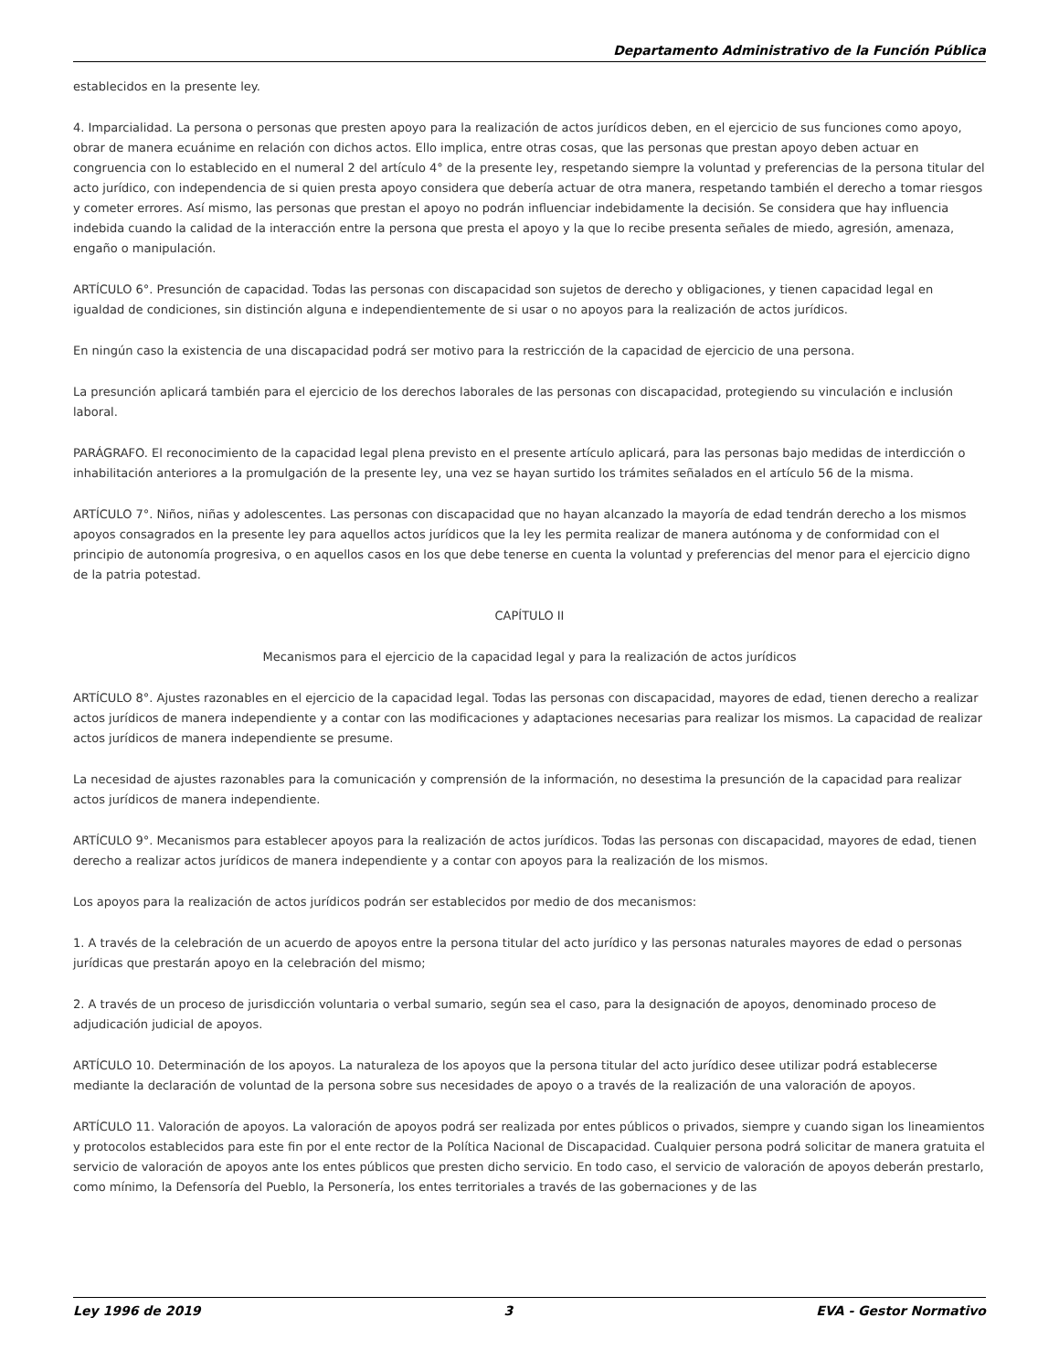Departamento Administrativo de la Función Pública
establecidos en la presente ley.
4. Imparcialidad. La persona o personas que presten apoyo para la realización de actos jurídicos deben, en el ejercicio de sus funciones como apoyo, obrar de manera ecuánime en relación con dichos actos. Ello implica, entre otras cosas, que las personas que prestan apoyo deben actuar en congruencia con lo establecido en el numeral 2 del artículo 4° de la presente ley, respetando siempre la voluntad y preferencias de la persona titular del acto jurídico, con independencia de si quien presta apoyo considera que debería actuar de otra manera, respetando también el derecho a tomar riesgos y cometer errores. Así mismo, las personas que prestan el apoyo no podrán influenciar indebidamente la decisión. Se considera que hay influencia indebida cuando la calidad de la interacción entre la persona que presta el apoyo y la que lo recibe presenta señales de miedo, agresión, amenaza, engaño o manipulación.
ARTÍCULO 6°. Presunción de capacidad. Todas las personas con discapacidad son sujetos de derecho y obligaciones, y tienen capacidad legal en igualdad de condiciones, sin distinción alguna e independientemente de si usar o no apoyos para la realización de actos jurídicos.
En ningún caso la existencia de una discapacidad podrá ser motivo para la restricción de la capacidad de ejercicio de una persona.
La presunción aplicará también para el ejercicio de los derechos laborales de las personas con discapacidad, protegiendo su vinculación e inclusión laboral.
PARÁGRAFO. El reconocimiento de la capacidad legal plena previsto en el presente artículo aplicará, para las personas bajo medidas de interdicción o inhabilitación anteriores a la promulgación de la presente ley, una vez se hayan surtido los trámites señalados en el artículo 56 de la misma.
ARTÍCULO 7°. Niños, niñas y adolescentes. Las personas con discapacidad que no hayan alcanzado la mayoría de edad tendrán derecho a los mismos apoyos consagrados en la presente ley para aquellos actos jurídicos que la ley les permita realizar de manera autónoma y de conformidad con el principio de autonomía progresiva, o en aquellos casos en los que debe tenerse en cuenta la voluntad y preferencias del menor para el ejercicio digno de la patria potestad.
CAPÍTULO II
Mecanismos para el ejercicio de la capacidad legal y para la realización de actos jurídicos
ARTÍCULO 8°. Ajustes razonables en el ejercicio de la capacidad legal. Todas las personas con discapacidad, mayores de edad, tienen derecho a realizar actos jurídicos de manera independiente y a contar con las modificaciones y adaptaciones necesarias para realizar los mismos. La capacidad de realizar actos jurídicos de manera independiente se presume.
La necesidad de ajustes razonables para la comunicación y comprensión de la información, no desestima la presunción de la capacidad para realizar actos jurídicos de manera independiente.
ARTÍCULO 9°. Mecanismos para establecer apoyos para la realización de actos jurídicos. Todas las personas con discapacidad, mayores de edad, tienen derecho a realizar actos jurídicos de manera independiente y a contar con apoyos para la realización de los mismos.
Los apoyos para la realización de actos jurídicos podrán ser establecidos por medio de dos mecanismos:
1. A través de la celebración de un acuerdo de apoyos entre la persona titular del acto jurídico y las personas naturales mayores de edad o personas jurídicas que prestarán apoyo en la celebración del mismo;
2. A través de un proceso de jurisdicción voluntaria o verbal sumario, según sea el caso, para la designación de apoyos, denominado proceso de adjudicación judicial de apoyos.
ARTÍCULO 10. Determinación de los apoyos. La naturaleza de los apoyos que la persona titular del acto jurídico desee utilizar podrá establecerse mediante la declaración de voluntad de la persona sobre sus necesidades de apoyo o a través de la realización de una valoración de apoyos.
ARTÍCULO 11. Valoración de apoyos. La valoración de apoyos podrá ser realizada por entes públicos o privados, siempre y cuando sigan los lineamientos y protocolos establecidos para este fin por el ente rector de la Política Nacional de Discapacidad. Cualquier persona podrá solicitar de manera gratuita el servicio de valoración de apoyos ante los entes públicos que presten dicho servicio. En todo caso, el servicio de valoración de apoyos deberán prestarlo, como mínimo, la Defensoría del Pueblo, la Personería, los entes territoriales a través de las gobernaciones y de las
Ley 1996 de 2019 3 EVA - Gestor Normativo